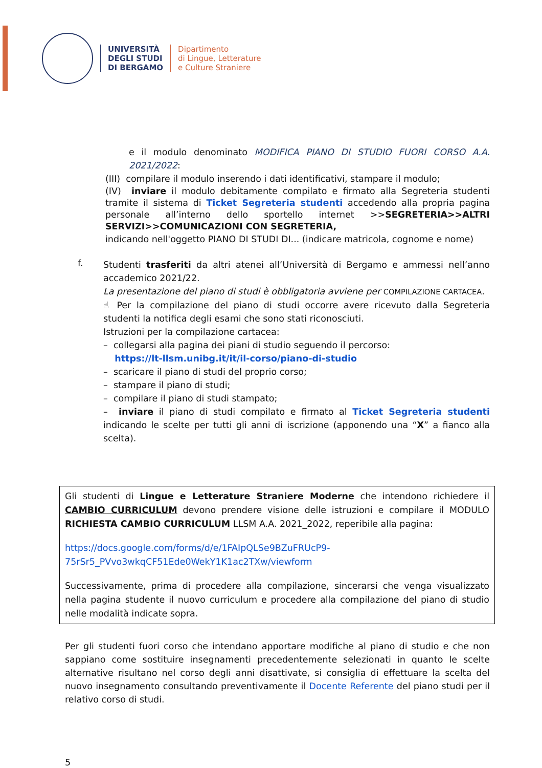UNIVERSITÀ
DEGLI STUDI
DI BERGAMO
Dipartimento
di Lingue, Letterature
e Culture Straniere
e il modulo denominato MODIFICA PIANO DI STUDIO FUORI CORSO A.A. 2021/2022:
(III) compilare il modulo inserendo i dati identificativi, stampare il modulo;
(IV) inviare il modulo debitamente compilato e firmato alla Segreteria studenti tramite il sistema di Ticket Segreteria studenti accedendo alla propria pagina personale all’interno dello sportello internet >>SEGRETERIA>>ALTRI SERVIZI>>COMUNICAZIONI CON SEGRETERIA,
indicando nell'oggetto PIANO DI STUDI DI... (indicare matricola, cognome e nome)
f.
Studenti trasferiti da altri atenei all’Università di Bergamo e ammessi nell’anno accademico 2021/22.
La presentazione del piano di studi è obbligatoria avviene per COMPILAZIONE CARTACEA.
☝ Per la compilazione del piano di studi occorre avere ricevuto dalla Segreteria studenti la notifica degli esami che sono stati riconosciuti.
Istruzioni per la compilazione cartacea:
– collegarsi alla pagina dei piani di studio seguendo il percorso:
https://lt-llsm.unibg.it/it/il-corso/piano-di-studio
– scaricare il piano di studi del proprio corso;
– stampare il piano di studi;
– compilare il piano di studi stampato;
– inviare il piano di studi compilato e firmato al Ticket Segreteria studenti indicando le scelte per tutti gli anni di iscrizione (apponendo una “X” a fianco alla scelta).
Gli studenti di Lingue e Letterature Straniere Moderne che intendono richiedere il CAMBIO CURRICULUM devono prendere visione delle istruzioni e compilare il MODULO RICHIESTA CAMBIO CURRICULUM LLSM A.A. 2021_2022, reperibile alla pagina:
https://docs.google.com/forms/d/e/1FAIpQLSe9BZuFRUcP9-75rSr5_PVvo3wkqCF51Ede0WekY1K1ac2TXw/viewform
Successivamente, prima di procedere alla compilazione, sincerarsi che venga visualizzato nella pagina studente il nuovo curriculum e procedere alla compilazione del piano di studio nelle modalità indicate sopra.
Per gli studenti fuori corso che intendano apportare modifiche al piano di studio e che non sappiano come sostituire insegnamenti precedentemente selezionati in quanto le scelte alternative risultano nel corso degli anni disattivate, si consiglia di effettuare la scelta del nuovo insegnamento consultando preventivamente il Docente Referente del piano studi per il relativo corso di studi.
5